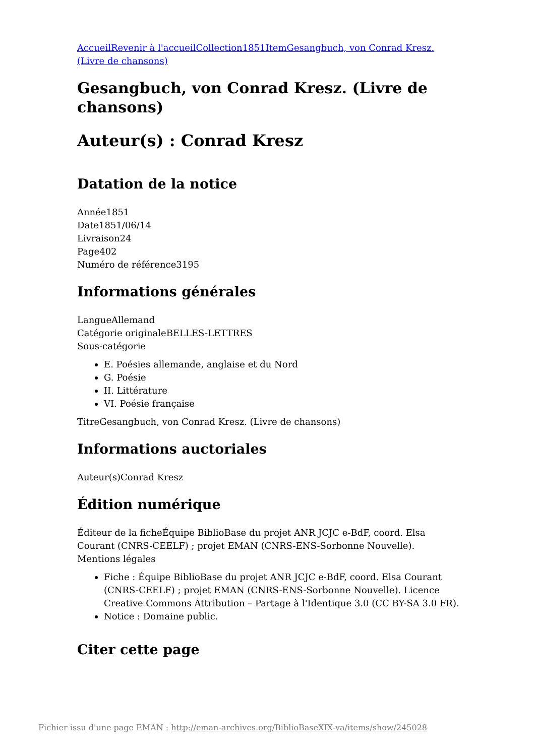AccueilRevenir à l'accueilCollection1851ItemGesangbuch, von Conrad Kresz. (Livre de chansons)
Gesangbuch, von Conrad Kresz. (Livre de chansons)
Auteur(s) : Conrad Kresz
Datation de la notice
Année1851
Date1851/06/14
Livraison24
Page402
Numéro de référence3195
Informations générales
LangueAllemand
Catégorie originaleBELLES-LETTRES
Sous-catégorie
E. Poésies allemande, anglaise et du Nord
G. Poésie
II. Littérature
VI. Poésie française
TitreGesangbuch, von Conrad Kresz. (Livre de chansons)
Informations auctoriales
Auteur(s)Conrad Kresz
Édition numérique
Éditeur de la ficheÉquipe BiblioBase du projet ANR JCJC e-BdF, coord. Elsa Courant (CNRS-CEELF) ; projet EMAN (CNRS-ENS-Sorbonne Nouvelle).
Mentions légales
Fiche : Équipe BiblioBase du projet ANR JCJC e-BdF, coord. Elsa Courant (CNRS-CEELF) ; projet EMAN (CNRS-ENS-Sorbonne Nouvelle). Licence Creative Commons Attribution – Partage à l'Identique 3.0 (CC BY-SA 3.0 FR).
Notice : Domaine public.
Citer cette page
Fichier issu d'une page EMAN : http://eman-archives.org/BiblioBaseXIX-va/items/show/245028